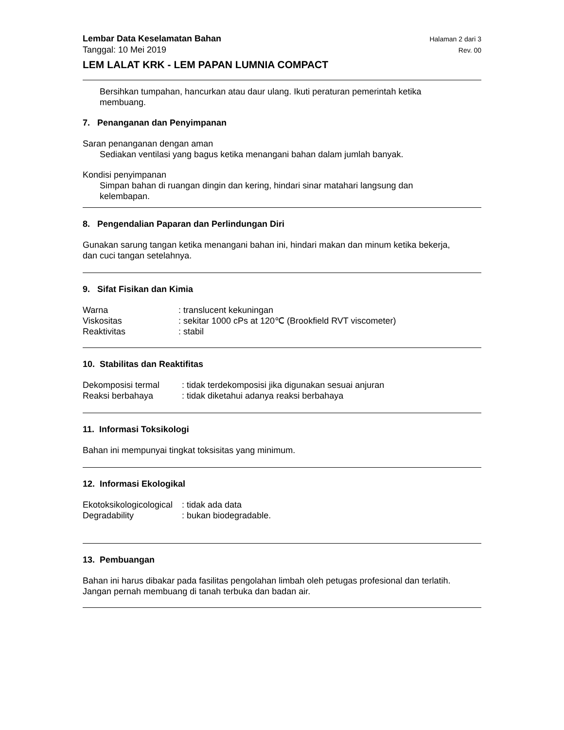Lembar Data Keselamatan Bahan Halaman 2 dari 3
Tanggal: 10 Mei 2019 Rev. 00
LEM LALAT KRK - LEM PAPAN LUMNIA COMPACT
Bersihkan tumpahan, hancurkan atau daur ulang. Ikuti peraturan pemerintah ketika
membuang.
7. Penanganan dan Penyimpanan
Saran penanganan dengan aman
Sediakan ventilasi yang bagus ketika menangani bahan dalam jumlah banyak.
Kondisi penyimpanan
Simpan bahan di ruangan dingin dan kering, hindari sinar matahari langsung dan
kelembapan.
8. Pengendalian Paparan dan Perlindungan Diri
Gunakan sarung tangan ketika menangani bahan ini, hindari makan dan minum ketika bekerja,
dan cuci tangan setelahnya.
9. Sifat Fisikan dan Kimia
| Warna | : translucent kekuningan |
| Viskositas | : sekitar 1000 cPs at 120℃ (Brookfield RVT viscometer) |
| Reaktivitas | : stabil |
10. Stabilitas dan Reaktifitas
| Dekomposisi termal | : tidak terdekomposisi jika digunakan sesuai anjuran |
| Reaksi berbahaya | : tidak diketahui adanya reaksi berbahaya |
11. Informasi Toksikologi
Bahan ini mempunyai tingkat toksisitas yang minimum.
12. Informasi Ekologikal
| Ekotoksikologicological | : tidak ada data |
| Degradability | : bukan biodegradable. |
13. Pembuangan
Bahan ini harus dibakar pada fasilitas pengolahan limbah oleh petugas profesional dan terlatih.
Jangan pernah membuang di tanah terbuka dan badan air.